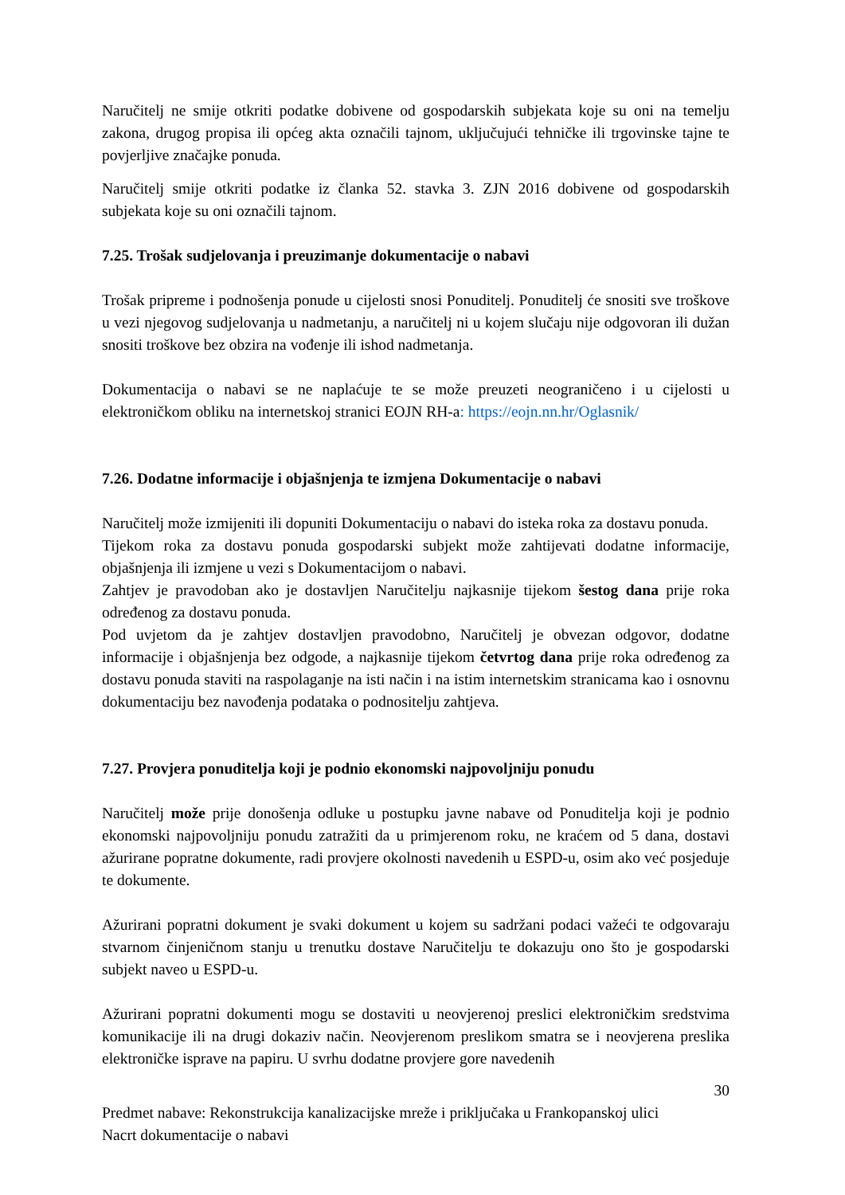Naručitelj ne smije otkriti podatke dobivene od gospodarskih subjekata koje su oni na temelju zakona, drugog propisa ili općeg akta označili tajnom, uključujući tehničke ili trgovinske tajne te povjerljive značajke ponuda.
Naručitelj smije otkriti podatke iz članka 52. stavka 3. ZJN 2016 dobivene od gospodarskih subjekata koje su oni označili tajnom.
7.25. Trošak sudjelovanja i preuzimanje dokumentacije o nabavi
Trošak pripreme i podnošenja ponude u cijelosti snosi Ponuditelj. Ponuditelj će snositi sve troškove u vezi njegovog sudjelovanja u nadmetanju, a naručitelj ni u kojem slučaju nije odgovoran ili dužan snositi troškove bez obzira na vođenje ili ishod nadmetanja.
Dokumentacija o nabavi se ne naplaćuje te se može preuzeti neograničeno i u cijelosti u elektroničkom obliku na internetskoj stranici EOJN RH-a: https://eojn.nn.hr/Oglasnik/
7.26. Dodatne informacije i objašnjenja te izmjena Dokumentacije o nabavi
Naručitelj može izmijeniti ili dopuniti Dokumentaciju o nabavi do isteka roka za dostavu ponuda.
Tijekom roka za dostavu ponuda gospodarski subjekt može zahtijevati dodatne informacije, objašnjenja ili izmjene u vezi s Dokumentacijom o nabavi.
Zahtjev je pravodoban ako je dostavljen Naručitelju najkasnije tijekom šestog dana prije roka određenog za dostavu ponuda.
Pod uvjetom da je zahtjev dostavljen pravodobno, Naručitelj je obvezan odgovor, dodatne informacije i objašnjenja bez odgode, a najkasnije tijekom četvrtog dana prije roka određenog za dostavu ponuda staviti na raspolaganje na isti način i na istim internetskim stranicama kao i osnovnu dokumentaciju bez navođenja podataka o podnositelju zahtjeva.
7.27. Provjera ponuditelja koji je podnio ekonomski najpovoljniju ponudu
Naručitelj može prije donošenja odluke u postupku javne nabave od Ponuditelja koji je podnio ekonomski najpovoljniju ponudu zatražiti da u primjerenom roku, ne kraćem od 5 dana, dostavi ažurirane popratne dokumente, radi provjere okolnosti navedenih u ESPD-u, osim ako već posjeduje te dokumente.
Ažurirani popratni dokument je svaki dokument u kojem su sadržani podaci važeći te odgovaraju stvarnom činjeničnom stanju u trenutku dostave Naručitelju te dokazuju ono što je gospodarski subjekt naveo u ESPD-u.
Ažurirani popratni dokumenti mogu se dostaviti u neovjerenoj preslici elektroničkim sredstvima komunikacije ili na drugi dokaziv način. Neovjerenom preslikom smatra se i neovjerena preslika elektroničke isprave na papiru. U svrhu dodatne provjere gore navedenih
30
Predmet nabave: Rekonstrukcija kanalizacijske mreže i priključaka u Frankopanskoj ulici
Nacrt dokumentacije o nabavi